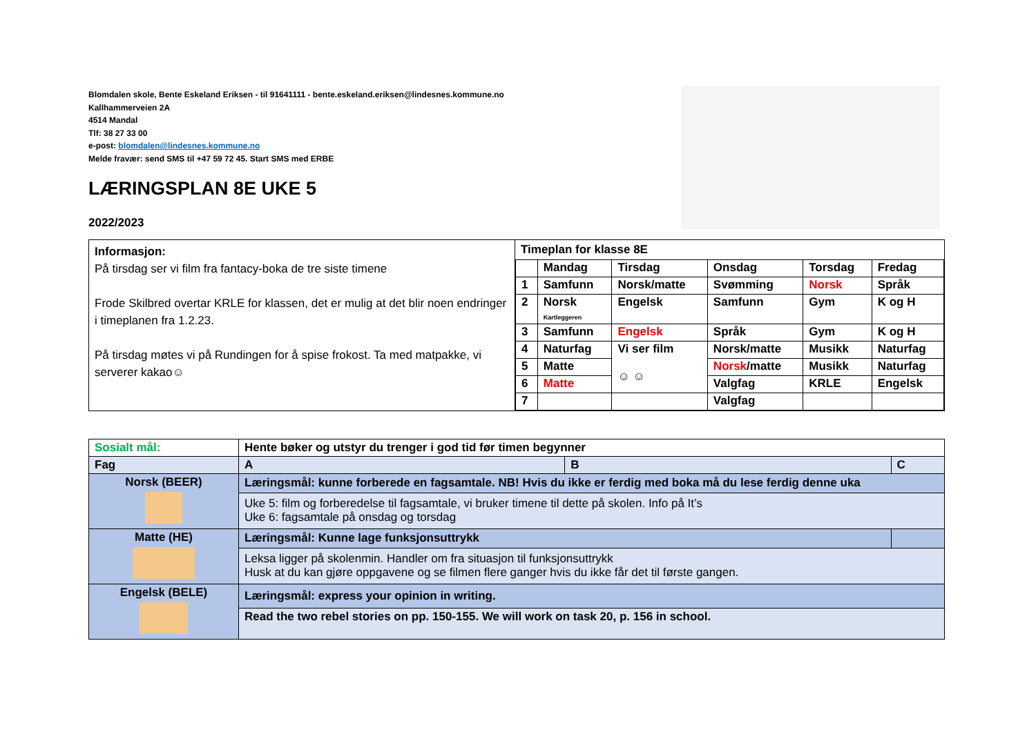Blomdalen skole, Bente Eskeland Eriksen - til 91641111 - bente.eskeland.eriksen@lindesnes.kommune.no
Kallhammerveien 2A
4514 Mandal
Tlf: 38 27 33 00
e-post: blomdalen@lindesnes.kommune.no
Melde fravær: send SMS til +47 59 72 45. Start SMS med ERBE
LÆRINGSPLAN 8E UKE 5
2022/2023
| Informasjon: På tirsdag ser vi film fra fantacy-boka de tre siste timene Frode Skilbred overtar KRLE for klassen, det er mulig at det blir noen endringer i timeplanen fra 1.2.23. På tirsdag møtes vi på Rundingen for å spise frokost. Ta med matpakke, vi serverer kakao☺ | Timeplan for klasse 8E / / Mandag / Tirsdag / Onsdag / Torsdag / Fredag / / 1 / Samfunn / Norsk/matte / Svømming / Norsk / Språk / / 2 / Norsk Kartleggeren / Engelsk / Samfunn / Gym / K og H / / 3 / Samfunn / Engelsk / Språk / Gym / K og H / / 4 / Naturfag / Vi ser film ☺ ☺ / Norsk/matte / Musikk / Naturfag / / 5 / Matte / / Norsk /matte / Musikk / Naturfag / / 6 / Matte / / Valgfag / KRLE / Engelsk / / 7 / / / Valgfag / / / |
| Sosialt mål: | Hente bøker og utstyr du trenger i god tid før timen begynner | | |
| Fag | A | B | C |
| Norsk (BEER) | Læringsmål: kunne forberede en fagsamtale. NB! Hvis du ikke er ferdig med boka må du lese ferdig denne uka | | |
| | Uke 5: film og forberedelse til fagsamtale, vi bruker timene til dette på skolen. Info på It’s Uke 6: fagsamtale på onsdag og torsdag | | |
| Matte (HE) | Læringsmål: Kunne lage funksjonsuttrykk | | |
| | Leksa ligger på skolenmin. Handler om fra situasjon til funksjonsuttrykk Husk at du kan gjøre oppgavene og se filmen flere ganger hvis du ikke får det til første gangen. | | |
| Engelsk (BELE) | Læringsmål: express your opinion in writing. | | |
| | Read the two rebel stories on pp. 150-155. We will work on task 20, p. 156 in school. | | |